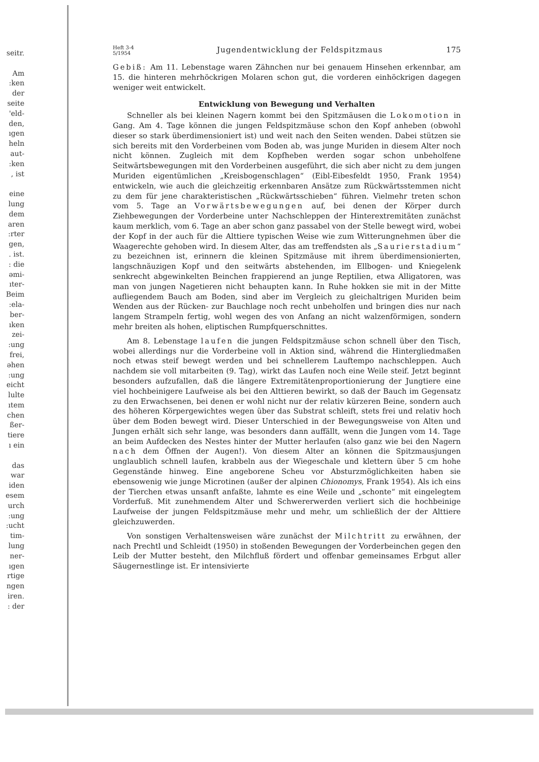seitr.
Am
:ken
der
seite
'eld-
den,
ıgen
heln
aut-
:ken
, ist
eine
lung
dem
aren
:rter
gen,
. ist.
: die
əmi-
ıter-
Beim
:ela-
ber-
ıken
zei-
:ung
frei,
əhen
:ung
eicht
lulte
ıtem
chen
ßer-
tiere
ı ein
das
war
iden
esem
urch
:ung
:ucht
tim-
lung
ner-
ıgen
rtige
ngen
iren.
: der
Heft 3-4
5/1954
Jugendentwicklung der Feldspitzmaus
175
Gebiß: Am 11. Lebenstage waren Zähnchen nur bei genauem Hinsehen erkennbar, am 15. die hinteren mehrhöckrigen Molaren schon gut, die vorderen einhöckrigen dagegen weniger weit entwickelt.
Entwicklung von Bewegung und Verhalten
Schneller als bei kleinen Nagern kommt bei den Spitzmäusen die Lokomotion in Gang. Am 4. Tage können die jungen Feldspitzmäuse schon den Kopf anheben (obwohl dieser so stark überdimensioniert ist) und weit nach den Seiten wenden. Dabei stützen sie sich bereits mit den Vorderbeinen vom Boden ab, was junge Muriden in diesem Alter noch nicht können. Zugleich mit dem Kopfheben werden sogar schon unbeholfene Seitwärtsbewegungen mit den Vorderbeinen ausgeführt, die sich aber nicht zu dem jungen Muriden eigentümlichen „Kreisbogenschlagen“ (Eibl-Eibesfeldt 1950, Frank 1954) entwickeln, wie auch die gleichzeitig erkennbaren Ansätze zum Rückwärtsstemmen nicht zu dem für jene charakteristischen „Rückwärtsschieben“ führen. Vielmehr treten schon vom 5. Tage an Vorwärtsbewegungen auf, bei denen der Körper durch Ziehbewegungen der Vorderbeine unter Nachschleppen der Hinterextremitäten zunächst kaum merklich, vom 6. Tage an aber schon ganz passabel von der Stelle bewegt wird, wobei der Kopf in der auch für die Alttiere typischen Weise wie zum Witterungnehmen über die Waagerechte gehoben wird. In diesem Alter, das am treffendsten als „Saurierstadium“ zu bezeichnen ist, erinnern die kleinen Spitzmäuse mit ihrem überdimensionierten, langschnäuzigen Kopf und den seitwärts abstehenden, im Ellbogen- und Kniegelenk senkrecht abgewinkelten Beinchen frappierend an junge Reptilien, etwa Alligatoren, was man von jungen Nagetieren nicht behaupten kann. In Ruhe hokken sie mit in der Mitte aufliegendem Bauch am Boden, sind aber im Vergleich zu gleichaltrigen Muriden beim Wenden aus der Rücken- zur Bauchlage noch recht unbeholfen und bringen dies nur nach langem Strampeln fertig, wohl wegen des von Anfang an nicht walzenförmigen, sondern mehr breiten als hohen, eliptischen Rumpfquerschnittes.
Am 8. Lebenstage laufen die jungen Feldspitzmäuse schon schnell über den Tisch, wobei allerdings nur die Vorderbeine voll in Aktion sind, während die Hintergliedmaßen noch etwas steif bewegt werden und bei schnellerem Lauftempo nachschleppen. Auch nachdem sie voll mitarbeiten (9. Tag), wirkt das Laufen noch eine Weile steif. Jetzt beginnt besonders aufzufallen, daß die längere Extremitätenproportionierung der Jungtiere eine viel hochbeinigere Laufweise als bei den Alttieren bewirkt, so daß der Bauch im Gegensatz zu den Erwachsenen, bei denen er wohl nicht nur der relativ kürzeren Beine, sondern auch des höheren Körpergewichtes wegen über das Substrat schleift, stets frei und relativ hoch über dem Boden bewegt wird. Dieser Unterschied in der Bewegungsweise von Alten und Jungen erhält sich sehr lange, was besonders dann auffällt, wenn die Jungen vom 14. Tage an beim Aufdecken des Nestes hinter der Mutter herlaufen (also ganz wie bei den Nagern nach dem Öffnen der Augen!). Von diesem Alter an können die Spitzmausjungen unglaublich schnell laufen, krabbeln aus der Wiegeschale und klettern über 5 cm hohe Gegenstände hinweg. Eine angeborene Scheu vor Absturzmöglichkeiten haben sie ebensowenig wie junge Microtinen (außer der alpinen Chionomys, Frank 1954). Als ich eins der Tierchen etwas unsanft anfaßte, lahmte es eine Weile und „schonte“ mit eingelegtem Vorderfuß. Mit zunehmendem Alter und Schwererwerden verliert sich die hochbeinige Laufweise der jungen Feldspitzmäuse mehr und mehr, um schließlich der der Alttiere gleichzuwerden.
Von sonstigen Verhaltensweisen wäre zunächst der Milchtritt zu erwähnen, der nach Prechtl und Schleidt (1950) in stoßenden Bewegungen der Vorderbeinchen gegen den Leib der Mutter besteht, den Milchfluß fördert und offenbar gemeinsames Erbgut aller Säugernestlinge ist. Er intensivierte